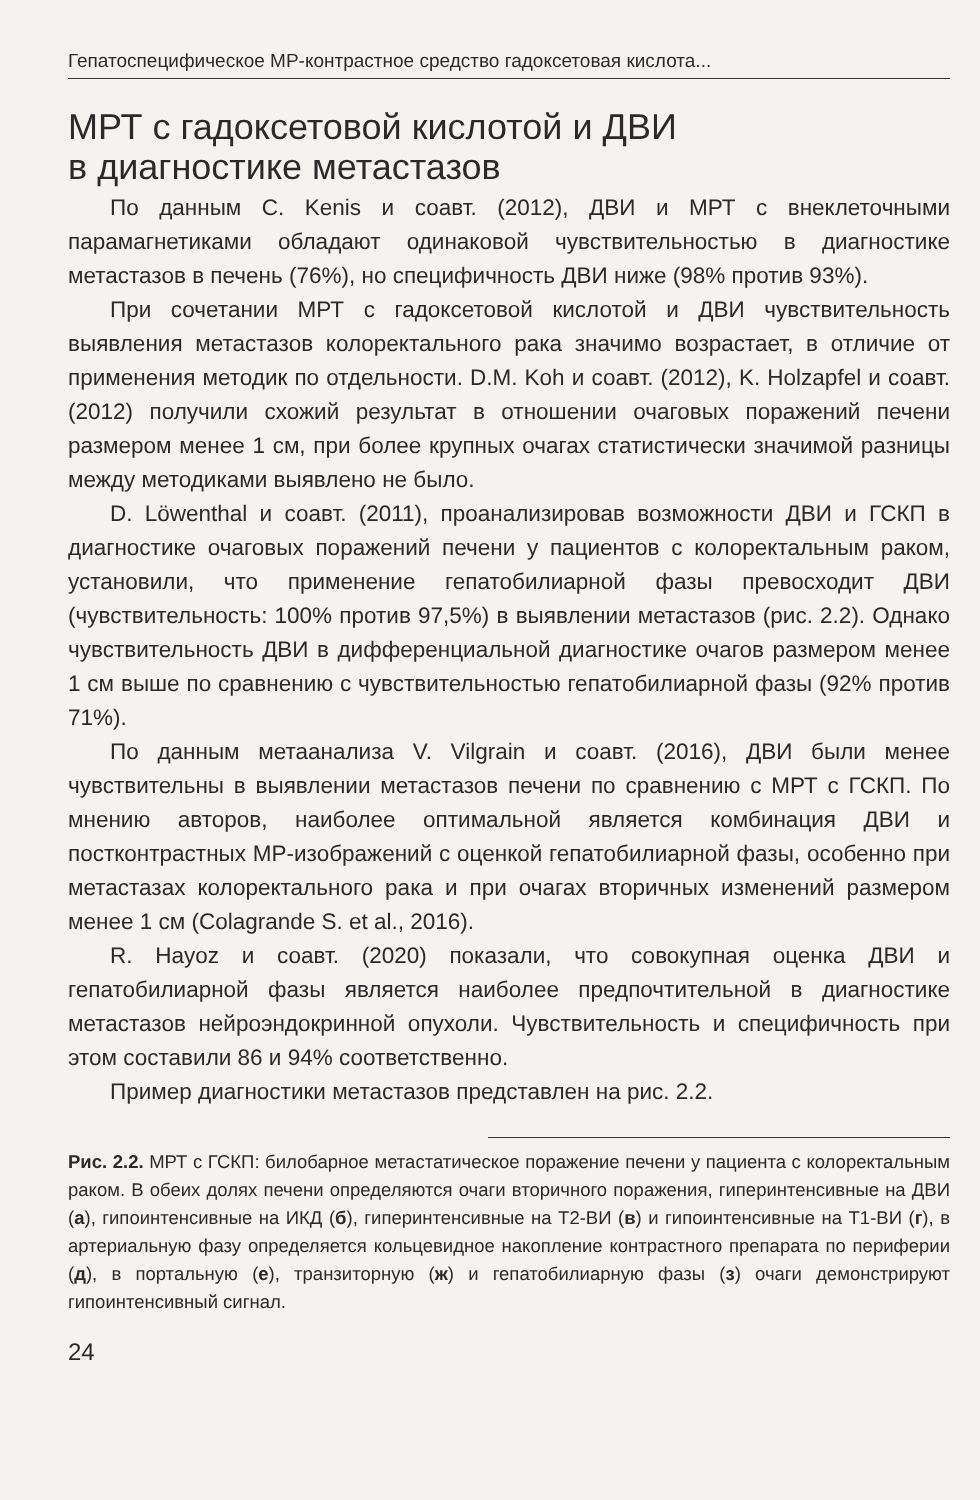Гепатоспецифическое МР-контрастное средство гадоксетовая кислота...
МРТ с гадоксетовой кислотой и ДВИ
в диагностике метастазов
По данным C. Kenis и соавт. (2012), ДВИ и МРТ с внеклеточными парамагнетиками обладают одинаковой чувствительностью в диагностике метастазов в печень (76%), но специфичность ДВИ ниже (98% против 93%).
При сочетании МРТ с гадоксетовой кислотой и ДВИ чувствительность выявления метастазов колоректального рака значимо возрастает, в отличие от применения методик по отдельности. D.M. Koh и соавт. (2012), K. Holzapfel и соавт. (2012) получили схожий результат в отношении очаговых поражений печени размером менее 1 см, при более крупных очагах статистически значимой разницы между методиками выявлено не было.
D. Löwenthal и соавт. (2011), проанализировав возможности ДВИ и ГСКП в диагностике очаговых поражений печени у пациентов с колоректальным раком, установили, что применение гепатобилиарной фазы превосходит ДВИ (чувствительность: 100% против 97,5%) в выявлении метастазов (рис. 2.2). Однако чувствительность ДВИ в дифференциальной диагностике очагов размером менее 1 см выше по сравнению с чувствительностью гепатобилиарной фазы (92% против 71%).
По данным метаанализа V. Vilgrain и соавт. (2016), ДВИ были менее чувствительны в выявлении метастазов печени по сравнению с МРТ с ГСКП. По мнению авторов, наиболее оптимальной является комбинация ДВИ и постконтрастных МР-изображений с оценкой гепатобилиарной фазы, особенно при метастазах колоректального рака и при очагах вторичных изменений размером менее 1 см (Colagrande S. et al., 2016).
R. Hayoz и соавт. (2020) показали, что совокупная оценка ДВИ и гепатобилиарной фазы является наиболее предпочтительной в диагностике метастазов нейроэндокринной опухоли. Чувствительность и специфичность при этом составили 86 и 94% соответственно.
Пример диагностики метастазов представлен на рис. 2.2.
Рис. 2.2. МРТ с ГСКП: билобарное метастатическое поражение печени у пациента с колоректальным раком. В обеих долях печени определяются очаги вторичного поражения, гиперинтенсивные на ДВИ (а), гипоинтенсивные на ИКД (б), гиперинтенсивные на Т2-ВИ (в) и гипоинтенсивные на Т1-ВИ (г), в артериальную фазу определяется кольцевидное накопление контрастного препарата по периферии (д), в портальную (е), транзиторную (ж) и гепатобилиарную фазы (з) очаги демонстрируют гипоинтенсивный сигнал.
24